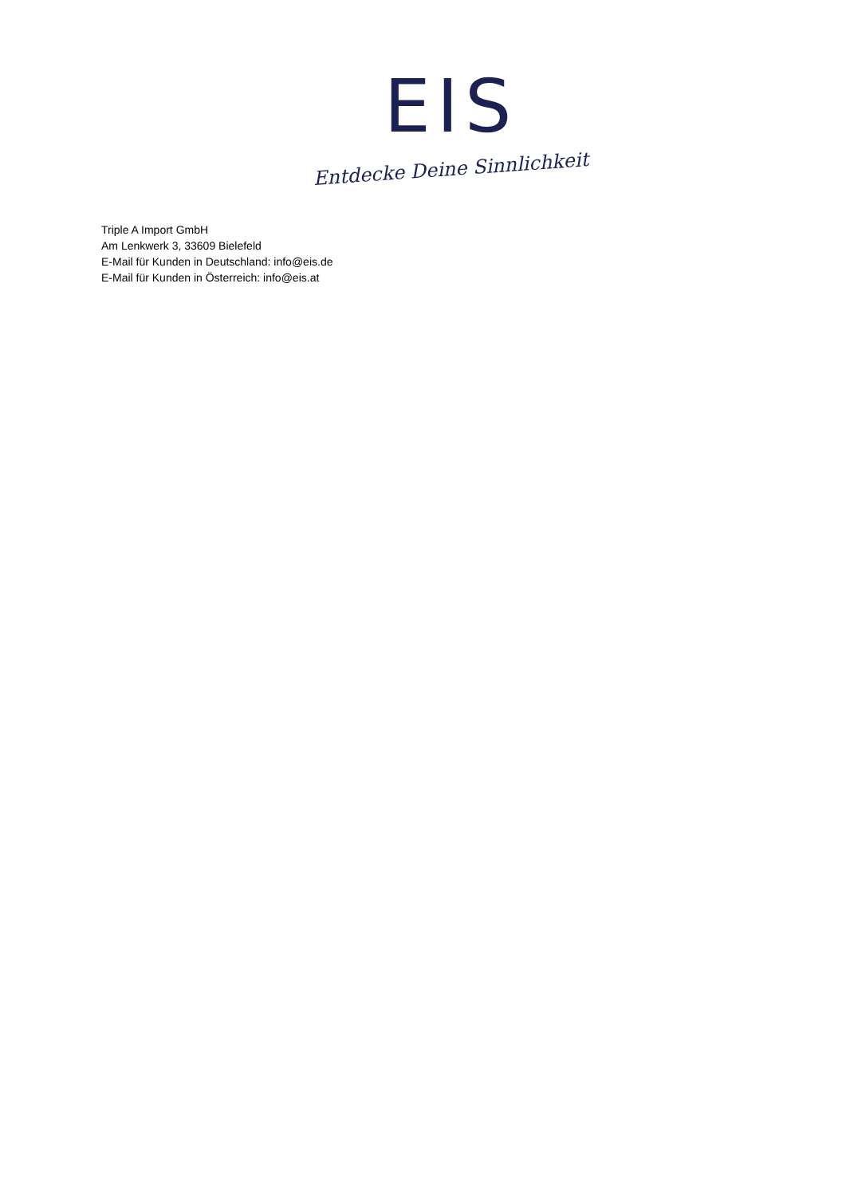EIS
Entdecke Deine Sinnlichkeit
Triple A Import GmbH
Am Lenkwerk 3, 33609 Bielefeld
E-Mail für Kunden in Deutschland: info@eis.de
E-Mail für Kunden in Österreich: info@eis.at